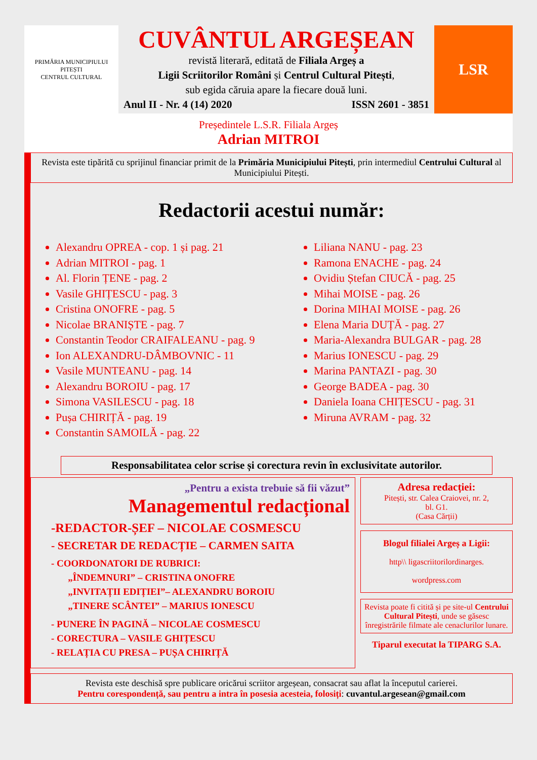PRIMĂRIA MUNICIPIULUI PITEȘTI
CENTRUL CULTURAL
CUVÂNTUL ARGEȘEAN
revistă literară, editată de Filiala Argeș a
Ligii Scriitorilor Români și Centrul Cultural Pitești,
sub egida căruia apare la fiecare două luni.
Anul II - Nr. 4 (14) 2020 ISSN 2601 - 3851
LSR
Președintele L.S.R. Filiala Argeș
Adrian MITROI
Revista este tipărită cu sprijinul financiar primit de la Primăria Municipiului Pitești, prin intermediul Centrului Cultural al Municipiului Pitești.
Redactorii acestui număr:
Alexandru OPREA - cop. 1 și pag. 21
Adrian MITROI - pag. 1
Al. Florin ȚENE - pag. 2
Vasile GHIȚESCU - pag. 3
Cristina ONOFRE - pag. 5
Nicolae BRANIȘTE - pag. 7
Constantin Teodor CRAIFALEANU - pag. 9
Ion ALEXANDRU-DÂMBOVNIC - 11
Vasile MUNTEANU - pag. 14
Alexandru BOROIU - pag. 17
Simona VASILESCU - pag. 18
Pușa CHIRIȚĂ - pag. 19
Constantin SAMOILĂ - pag. 22
Liliana NANU - pag. 23
Ramona ENACHE - pag. 24
Ovidiu Ștefan CIUCĂ - pag. 25
Mihai MOISE - pag. 26
Dorina MIHAI MOISE - pag. 26
Elena Maria DUȚĂ - pag. 27
Maria-Alexandra BULGAR - pag. 28
Marius IONESCU - pag. 29
Marina PANTAZI - pag. 30
George BADEA - pag. 30
Daniela Ioana CHIȚESCU - pag. 31
Miruna AVRAM - pag. 32
Responsabilitatea celor scrise și corectura revin în exclusivitate autorilor.
„Pentru a exista trebuie să fii văzut”
Managementul redacțional
-REDACTOR-ȘEF – NICOLAE COSMESCU
- SECRETAR DE REDACȚIE – CARMEN SAITA
- COORDONATORI DE RUBRICI:
„ÎNDEMNURI” – CRISTINA ONOFRE
„INVITAȚII EDIȚIEI”– ALEXANDRU BOROIU
„TINERE SCÂNTEI” – MARIUS IONESCU
- PUNERE ÎN PAGINĂ – NICOLAE COSMESCU
- CORECTURA – VASILE GHIȚESCU
- RELAȚIA CU PRESA – PUȘA CHIRIȚĂ
Adresa redacției:
Pitești, str. Calea Craiovei, nr. 2,
bl. G1.
(Casa Cărții)
Blogul filialei Argeș a Ligii:
http\\ ligascriitorilordinarges.
wordpress.com
Revista poate fi citită și pe site-ul Centrului Cultural Pitești, unde se găsesc înregistrările filmate ale cenaclurilor lunare.
Tiparul executat la TIPARG S.A.
Revista este deschisă spre publicare oricărui scriitor argeșean, consacrat sau aflat la începutul carierei.
Pentru corespondență, sau pentru a intra în posesia acesteia, folosiți: cuvantul.argesean@gmail.com